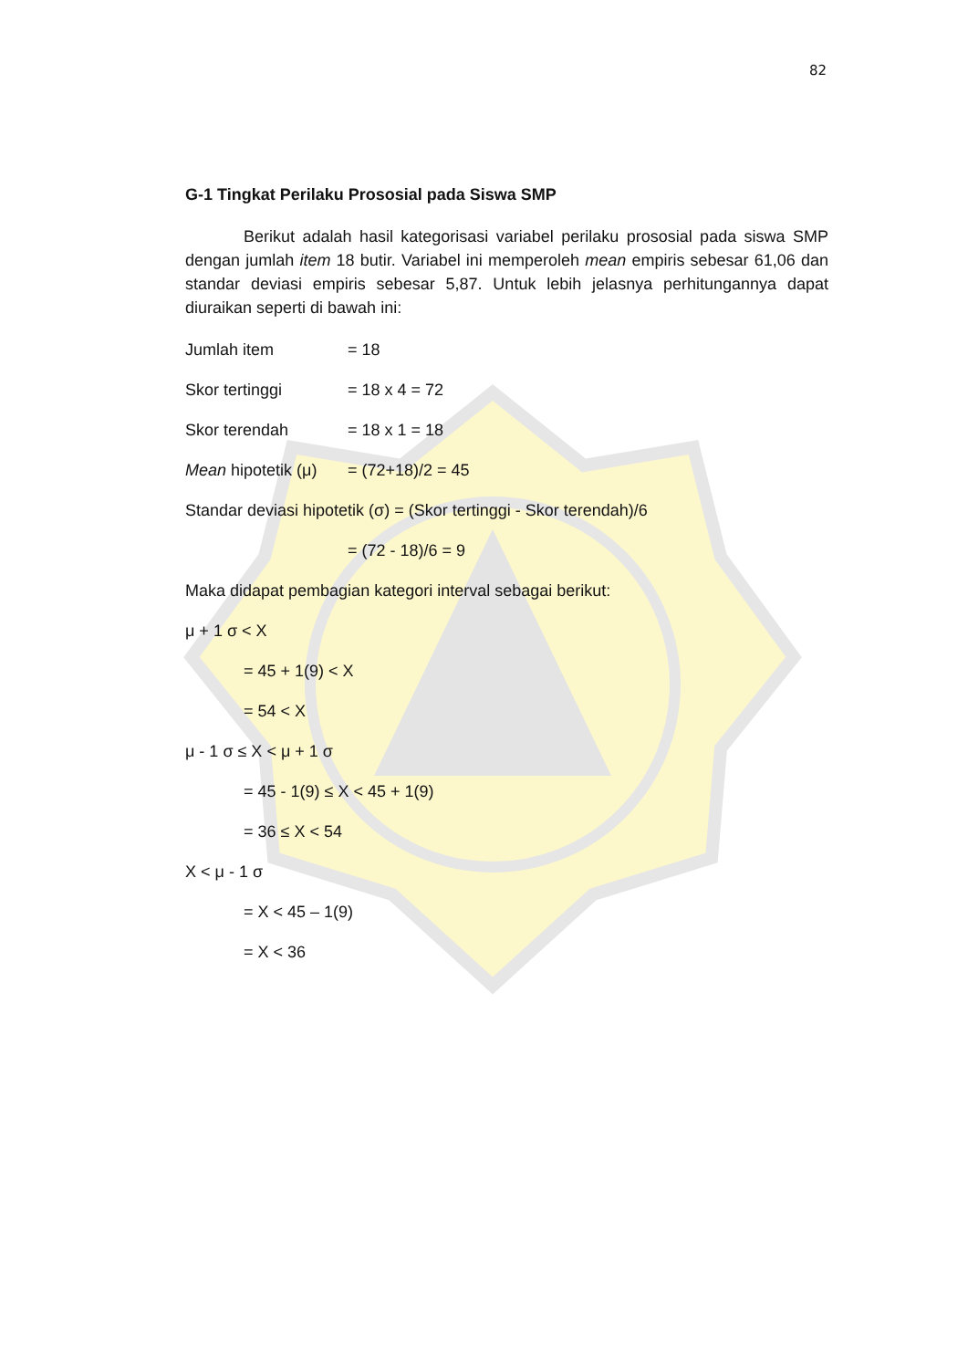82
G-1 Tingkat Perilaku Prososial pada Siswa SMP
Berikut adalah hasil kategorisasi variabel perilaku prososial pada siswa SMP dengan jumlah item 18 butir. Variabel ini memperoleh mean empiris sebesar 61,06 dan standar deviasi empiris sebesar 5,87. Untuk lebih jelasnya perhitungannya dapat diuraikan seperti di bawah ini:
Jumlah item = 18
Skor tertinggi = 18 x 4 = 72
Skor terendah = 18 x 1 = 18
Mean hipotetik (μ) = (72+18)/2 = 45
Standar deviasi hipotetik (σ) = (Skor tertinggi - Skor terendah)/6
= (72 - 18)/6 = 9
Maka didapat pembagian kategori interval sebagai berikut:
μ + 1 σ < X
= 45 + 1(9) < X
= 54 < X
μ - 1 σ ≤ X < μ + 1 σ
= 45 - 1(9) ≤ X < 45 + 1(9)
= 36 ≤ X < 54
X < μ - 1 σ
= X < 45 – 1(9)
= X < 36